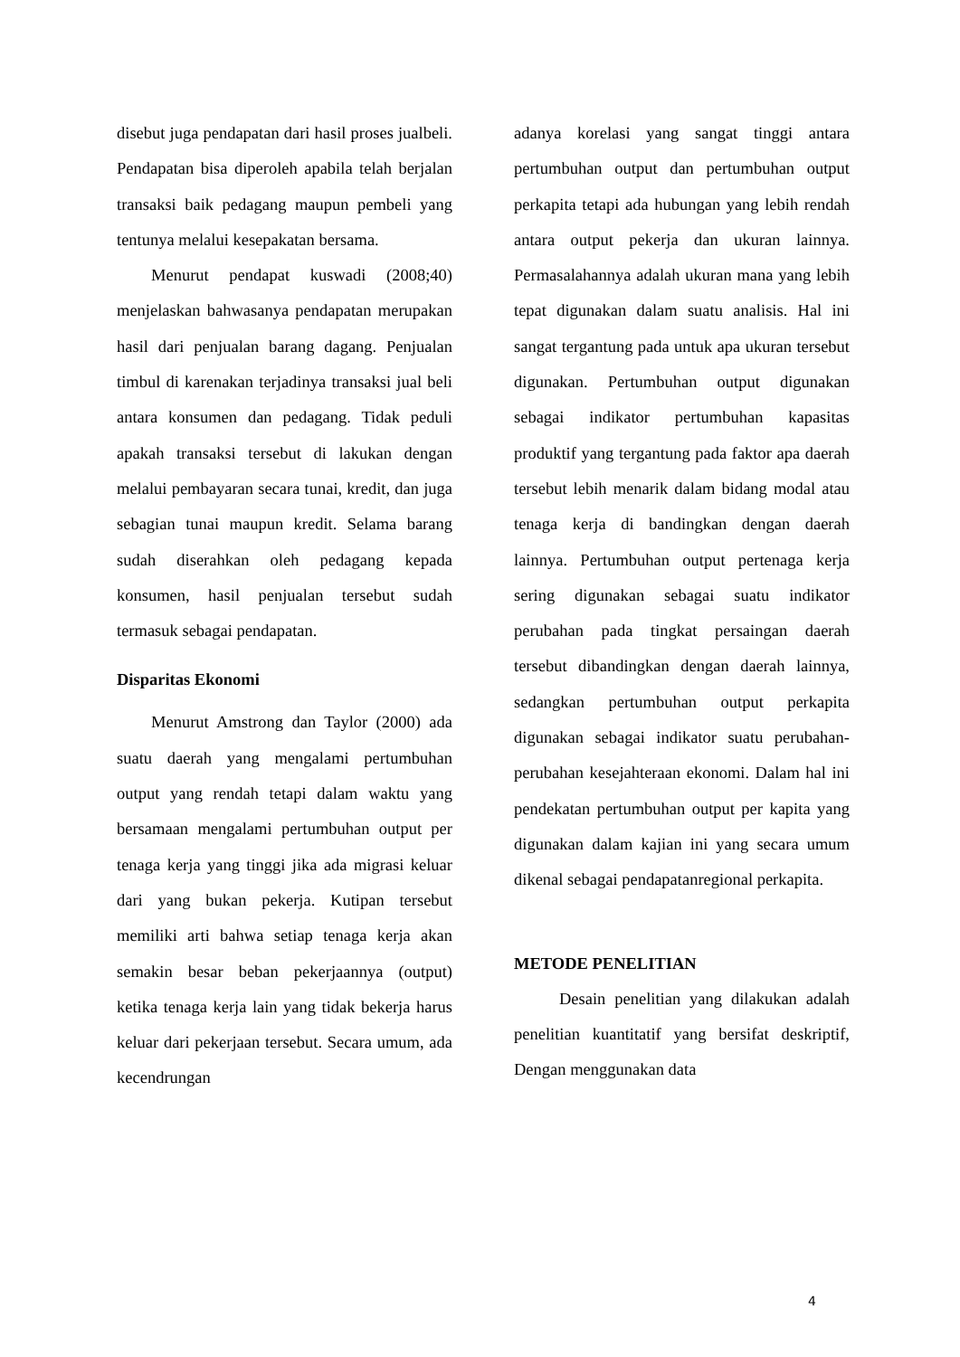disebut juga pendapatan dari hasil proses jualbeli. Pendapatan bisa diperoleh apabila telah berjalan transaksi baik pedagang maupun pembeli yang tentunya melalui kesepakatan bersama.
Menurut pendapat kuswadi (2008;40) menjelaskan bahwasanya pendapatan merupakan hasil dari penjualan barang dagang. Penjualan timbul di karenakan terjadinya transaksi jual beli antara konsumen dan pedagang. Tidak peduli apakah transaksi tersebut di lakukan dengan melalui pembayaran secara tunai, kredit, dan juga sebagian tunai maupun kredit. Selama barang sudah diserahkan oleh pedagang kepada konsumen, hasil penjualan tersebut sudah termasuk sebagai pendapatan.
Disparitas Ekonomi
Menurut Amstrong dan Taylor (2000) ada suatu daerah yang mengalami pertumbuhan output yang rendah tetapi dalam waktu yang bersamaan mengalami pertumbuhan output per tenaga kerja yang tinggi jika ada migrasi keluar dari yang bukan pekerja. Kutipan tersebut memiliki arti bahwa setiap tenaga kerja akan semakin besar beban pekerjaannya (output) ketika tenaga kerja lain yang tidak bekerja harus keluar dari pekerjaan tersebut. Secara umum, ada kecendrungan
adanya korelasi yang sangat tinggi antara pertumbuhan output dan pertumbuhan output perkapita tetapi ada hubungan yang lebih rendah antara output pekerja dan ukuran lainnya. Permasalahannya adalah ukuran mana yang lebih tepat digunakan dalam suatu analisis. Hal ini sangat tergantung pada untuk apa ukuran tersebut digunakan. Pertumbuhan output digunakan sebagai indikator pertumbuhan kapasitas produktif yang tergantung pada faktor apa daerah tersebut lebih menarik dalam bidang modal atau tenaga kerja di bandingkan dengan daerah lainnya. Pertumbuhan output pertenaga kerja sering digunakan sebagai suatu indikator perubahan pada tingkat persaingan daerah tersebut dibandingkan dengan daerah lainnya, sedangkan pertumbuhan output perkapita digunakan sebagai indikator suatu perubahan-perubahan kesejahteraan ekonomi. Dalam hal ini pendekatan pertumbuhan output per kapita yang digunakan dalam kajian ini yang secara umum dikenal sebagai pendapatanregional perkapita.
METODE PENELITIAN
Desain penelitian yang dilakukan adalah penelitian kuantitatif yang bersifat deskriptif, Dengan menggunakan data
4